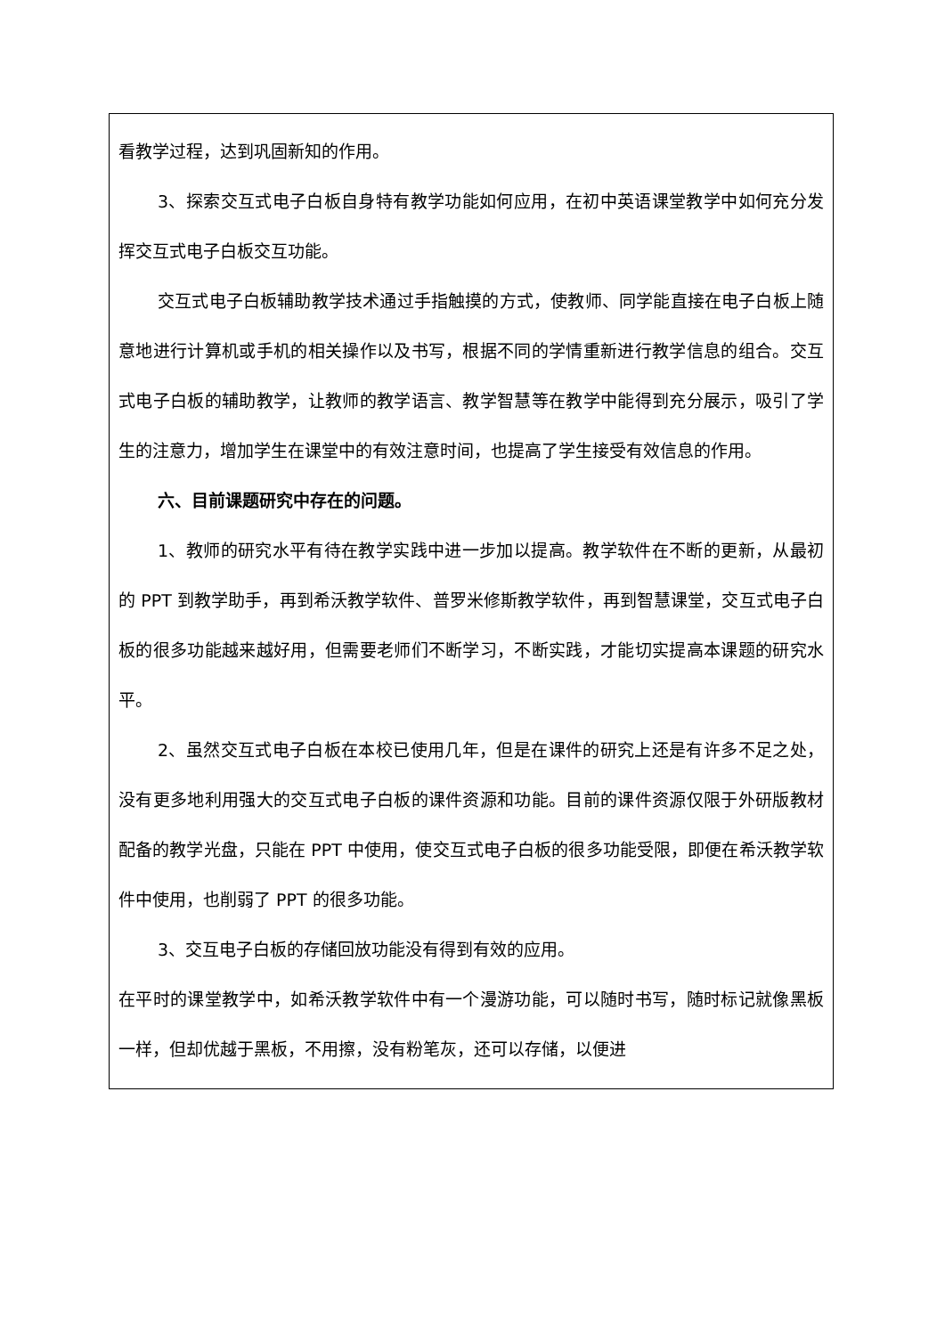看教学过程，达到巩固新知的作用。
3、探索交互式电子白板自身特有教学功能如何应用，在初中英语课堂教学中如何充分发挥交互式电子白板交互功能。
交互式电子白板辅助教学技术通过手指触摸的方式，使教师、同学能直接在电子白板上随意地进行计算机或手机的相关操作以及书写，根据不同的学情重新进行教学信息的组合。交互式电子白板的辅助教学，让教师的教学语言、教学智慧等在教学中能得到充分展示，吸引了学生的注意力，增加学生在课堂中的有效注意时间，也提高了学生接受有效信息的作用。
六、目前课题研究中存在的问题。
1、教师的研究水平有待在教学实践中进一步加以提高。教学软件在不断的更新，从最初的 PPT 到教学助手，再到希沃教学软件、普罗米修斯教学软件，再到智慧课堂，交互式电子白板的很多功能越来越好用，但需要老师们不断学习，不断实践，才能切实提高本课题的研究水平。
2、虽然交互式电子白板在本校已使用几年，但是在课件的研究上还是有许多不足之处，没有更多地利用强大的交互式电子白板的课件资源和功能。目前的课件资源仅限于外研版教材配备的教学光盘，只能在 PPT 中使用，使交互式电子白板的很多功能受限，即便在希沃教学软件中使用，也削弱了 PPT 的很多功能。
3、交互电子白板的存储回放功能没有得到有效的应用。
在平时的课堂教学中，如希沃教学软件中有一个漫游功能，可以随时书写，随时标记就像黑板一样，但却优越于黑板，不用擦，没有粉笔灰，还可以存储，以便进